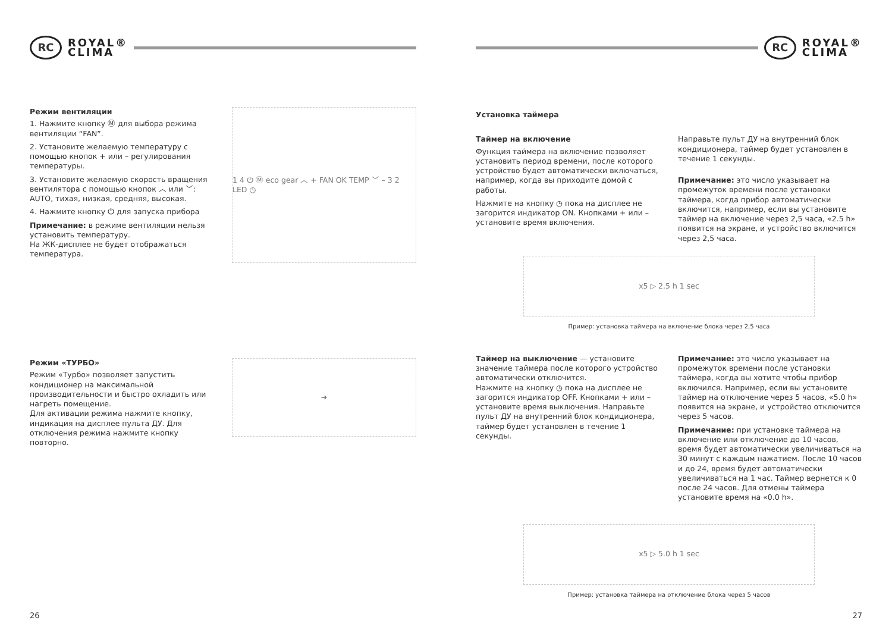RC
ROYAL®
CLIMA
Режим вентиляции
1. Нажмите кнопку Ⓜ для выбора режима вентиляции “FAN”.
2. Установите желаемую температуру с помощью кнопок + или – регулирования температуры.
3. Установите желаемую скорость вращения вентилятора с помощью кнопок ︿ или ﹀: AUTO, тихая, низкая, средняя, высокая.
4. Нажмите кнопку ⏻ для запуска прибора
Примечание: в режиме вентиляции нельзя установить температуру.
На ЖК-дисплее не будет отображаться температура.
1 4 ⏻ Ⓜ eco gear ︿ + FAN OK TEMP ﹀ – 3 2 LED ◷
Режим «ТУРБО»
Режим «Турбо» позволяет запустить кондиционер на максимальной производительности и быстро охладить или нагреть помещение.
Для активации режима нажмите кнопку, индикация на дисплее пульта ДУ. Для отключения режима нажмите кнопку повторно.
➜
26
RC
ROYAL®
CLIMA
Установка таймера
Таймер на включение
Функция таймера на включение позволяет установить период времени, после которого устройство будет автоматически включаться, например, когда вы приходите домой с работы.
Нажмите на кнопку ◷ пока на дисплее не загорится индикатор ON. Кнопками + или – установите время включения.
Направьте пульт ДУ на внутренний блок кондиционера, таймер будет установлен в течение 1 секунды.
Примечание: это число указывает на промежуток времени после установки таймера, когда прибор автоматически включится, например, если вы установите таймер на включение через 2,5 часа, «2.5 h» появится на экране, и устройство включится через 2,5 часа.
x5 ▷ 2.5 h 1 sec
Пример: установка таймера на включение блока через 2,5 часа
Таймер на выключение — установите значение таймера после которого устройство автоматически отключится.
Нажмите на кнопку ◷ пока на дисплее не загорится индикатор OFF. Кнопками + или – установите время выключения. Направьте пульт ДУ на внутренний блок кондиционера, таймер будет установлен в течение 1 секунды.
Примечание: это число указывает на промежуток времени после установки таймера, когда вы хотите чтобы прибор включился. Например, если вы установите таймер на отключение через 5 часов, «5.0 h» появится на экране, и устройство отключится через 5 часов.
Примечание: при установке таймера на включение или отключение до 10 часов, время будет автоматически увеличиваться на 30 минут с каждым нажатием. После 10 часов и до 24, время будет автоматически увеличиваться на 1 час. Таймер вернется к 0 после 24 часов. Для отмены таймера установите время на «0.0 h».
x5 ▷ 5.0 h 1 sec
Пример: установка таймера на отключение блока через 5 часов
27